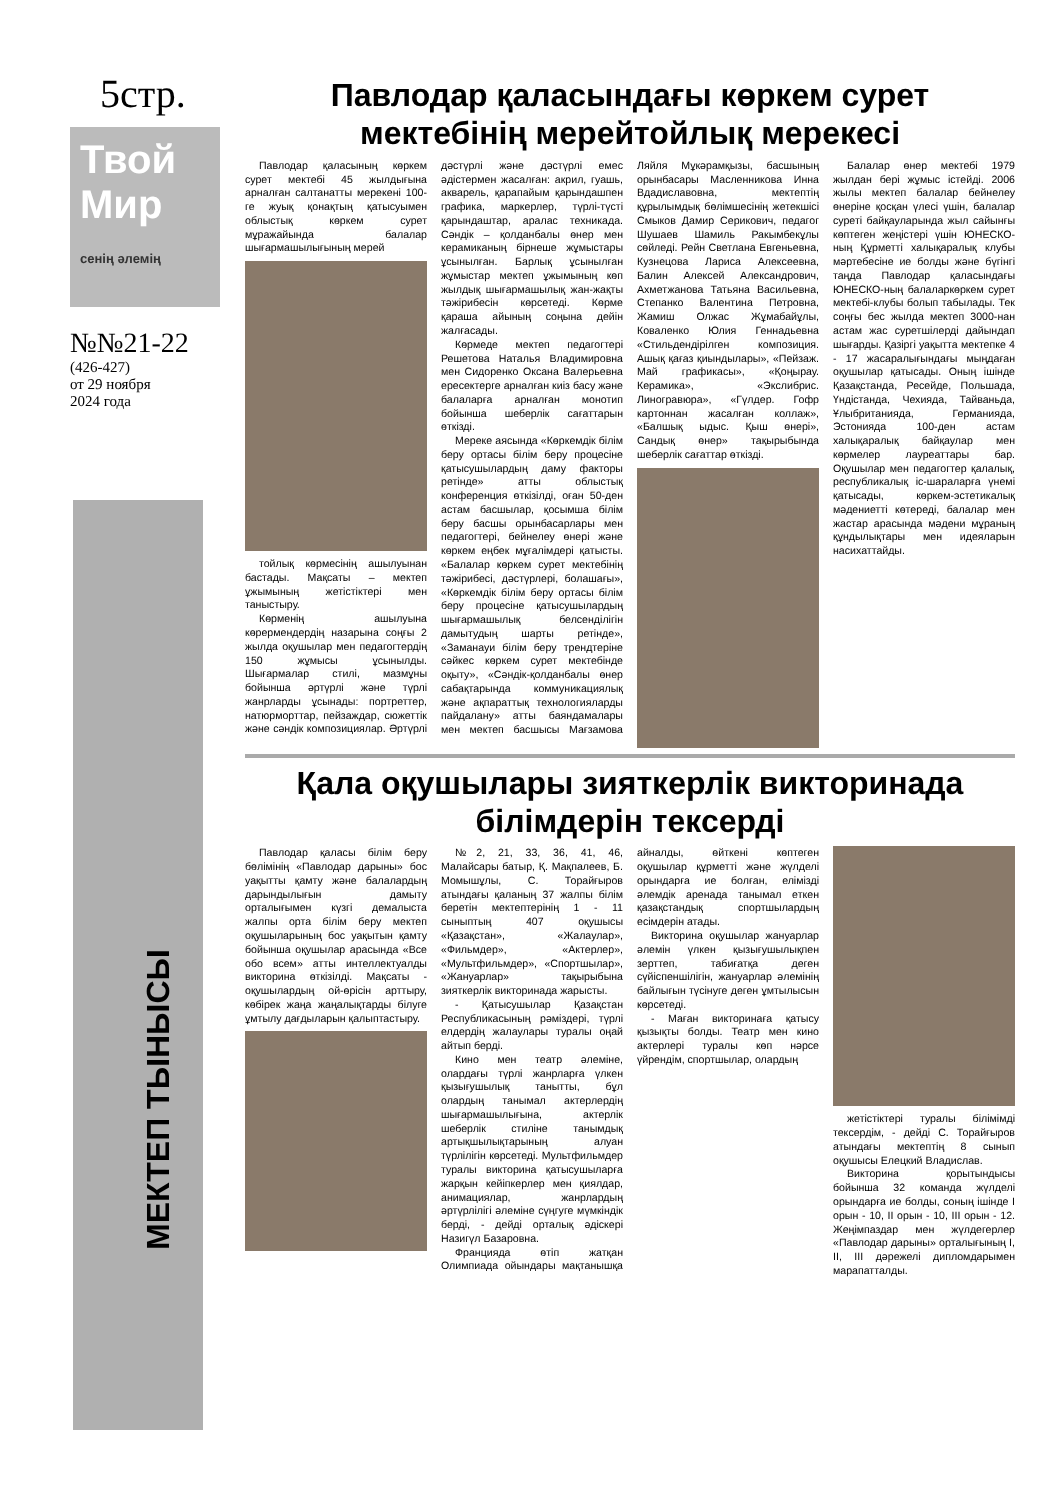5стр.
Твой Мир
сенің әлемің
№№21-22
(426-427)
от 29 ноября
2024 года
МЕКТЕП ТЫНЫСЫ
Павлодар қаласындағы көркем сурет мектебінің мерейтойлық мерекесі
Павлодар қаласының көркем сурет мектебі 45 жылдығына арналған салтанатты мерекені 100-ге жуық қонақтың қатысуымен облыстық көркем сурет мұражайында балалар шығармашылығының мерей
тойлық көрмесінің ашылуынан бастады. Мақсаты – мектеп ұжымының жетістіктері мен таныстыру.
Көрменің ашылуына көрермендердің назарына соңғы 2 жылда оқушылар мен педагогтердің 150 жұмысы ұсынылды. Шығармалар стилі, мазмұны бойынша әртүрлі және түрлі жанрларды ұсынады: портреттер, натюрморттар, пейзаждар, сюжеттік және сәндік композициялар. Әртүрлі дәстүрлі және дәстүрлі емес әдістермен жасалған: акрил, гуашь, акварель, қарапайым қарындашпен графика, маркерлер, түрлі-түсті қарындаштар, аралас техникада. Сәндік – қолданбалы өнер мен керамиканың бірнеше жұмыстары ұсынылған. Барлық ұсынылған жұмыстар мектеп ұжымының көп жылдық шығармашылық жан-жақты тәжірибесін көрсетеді. Көрме қараша айының соңына дейін жалғасады.
Көрмеде мектеп педагогтері Решетова Наталья Владимировна мен Сидоренко Оксана Валерьевна ересектерге арналған киіз басу және балаларға арналған монотип бойынша шеберлік сағаттарын өткізді.
Мереке аясында «Көркемдік білім беру ортасы білім беру процесіне қатысушылардың даму факторы ретінде» атты облыстық конференция өткізілді, оған 50-ден астам басшылар, қосымша білім беру басшы орынбасарлары мен педагогтері, бейнелеу өнері және көркем еңбек мұғалімдері қатысты. «Балалар көркем сурет мектебінің тәжірибесі, дәстүрлері, болашағы», «Көркемдік білім беру ортасы білім беру процесіне қатысушылардың шығармашылық белсенділігін дамытудың шарты ретінде», «Заманауи білім беру трендтеріне сәйкес көркем сурет мектебінде оқыту», «Сәндік-қолданбалы өнер сабақтарында коммуникациялық және ақпараттық технологияларды пайдалану» атты баяндамалары мен мектеп басшысы Мағзамова Ляйля Мұкәрамқызы, басшының орынбасары Масленникова Инна Вдадиславовна, мектептің құрылымдық бөлімшесінің жетекшісі Смыков Дамир Серикович, педагог Шушаев Шамиль Ракымбекұлы сөйледі. Рейн Светлана Евгеньевна, Кузнецова Лариса Алексеевна, Балин Алексей Александрович, Ахметжанова Татьяна Васильевна, Степанко Валентина Петровна, Жамиш Олжас Жұмабайұлы, Коваленко Юлия Геннадьевна «Стильдендірілген композиция. Ашық қағаз қиындылары», «Пейзаж. Май графикасы», «Қоңырау. Керамика», «Экслибрис. Линогравюра», «Гүлдер. Гофр картоннан жасалған коллаж», «Балшық ыдыс. Қыш өнері», Сандық өнер» тақырыбында шеберлік сағаттар өткізді.
Балалар өнер мектебі 1979 жылдан бері жұмыс істейді. 2006 жылы мектеп балалар бейнелеу өнеріне қосқан үлесі үшін, балалар суреті байқауларында жыл сайынғы көптеген жеңістері үшін ЮНЕСКО-ның Құрметті халықаралық клубы мәртебесіне ие болды және бүгінгі таңда Павлодар қаласындағы ЮНЕСКО-ның балаларкөркем сурет мектебі-клубы болып табылады. Тек соңғы бес жылда мектеп 3000-нан астам жас суретшілерді дайындап шығарды. Қазіргі уақытта мектепке 4 - 17 жасаралығындағы мыңдаған оқушылар қатысады. Оның ішінде Қазақстанда, Ресейде, Польшада, Үндістанда, Чехияда, Тайваньда, Ұлыбританияда, Германияда, Эстонияда 100-ден астам халықаралық байқаулар мен көрмелер лауреаттары бар. Оқушылар мен педагогтер қалалық, республикалық іс-шараларға үнемі қатысады, көркем-эстетикалық мәдениетті көтереді, балалар мен жастар арасында мәдени мұраның құндылықтары мен идеяларын насихаттайды.
Қала оқушылары зияткерлік викторинада білімдерін тексерді
Павлодар қаласы білім беру бөлімінің «Павлодар дарыны» бос уақытты қамту және балалардың дарындылығын дамыту орталығымен күзгі демалыста жалпы орта білім беру мектеп оқушыларының бос уақытын қамту бойынша оқушылар арасында «Все обо всем» атты интеллектуалды викторина өткізілді. Мақсаты - оқушылардың ой-өрісін арттыру, көбірек жаңа жаңалықтарды білуге ұмтылу дағдыларын қалыптастыру.
№2, 21, 33, 36, 41, 46, Малайсары батыр, Қ. Мақпалеев, Б. Момышұлы, С. Торайғыров атындағы қаланың 37 жалпы білім беретін мектептерінің 1 - 11 сыныптың 407 оқушысы «Қазақстан», «Жалаулар», «Фильмдер», «Актерлер», «Мультфильмдер», «Спортшылар», «Жануарлар» тақырыбына зияткерлік викторинада жарысты.
- Қатысушылар Қазақстан Республикасының рәміздері, түрлі елдердің жалаулары туралы оңай айтып берді.
Кино мен театр әлеміне, олардағы түрлі жанрларға үлкен қызығушылық танытты, бұл олардың танымал актерлердің шығармашылығына, актерлік шеберлік стиліне танымдық артықшылықтарының алуан түрлілігін көрсетеді. Мультфильмдер туралы викторина қатысушыларға жарқын кейіпкерлер мен қиялдар, анимациялар, жанрлардың әртүрлілігі әлеміне сүңгуге мүмкіндік берді, - дейді орталық әдіскері Назигүл Базаровна.
Францияда өтіп жатқан Олимпиада ойындары мақтанышқа айналды, өйткені көптеген оқушылар құрметті және жүлделі орындарға ие болған, елімізді әлемдік аренада танымал еткен қазақстандық спортшылардың есімдерін атады.
Викторина оқушылар жануарлар әлемін үлкен қызығушылықпен зерттеп, табиғатқа деген сүйіспеншілігін, жануарлар әлемінің байлығын түсінуге деген ұмтылысын көрсетеді.
- Маған викторинаға қатысу қызықты болды. Театр мен кино актерлері туралы көп нәрсе үйрендім, спортшылар, олардың
жетістіктері туралы білімімді тексердім, - дейді С. Торайғыров атындағы мектептің 8 сынып оқушысы Елецкий Владислав.
Викторина қорытындысы бойынша 32 команда жүлделі орындарға ие болды, соның ішінде I орын - 10, II орын - 10, III орын - 12. Жеңімпаздар мен жүлдегерлер «Павлодар дарыны» орталығының I, II, III дәрежелі дипломдарымен марапатталды.